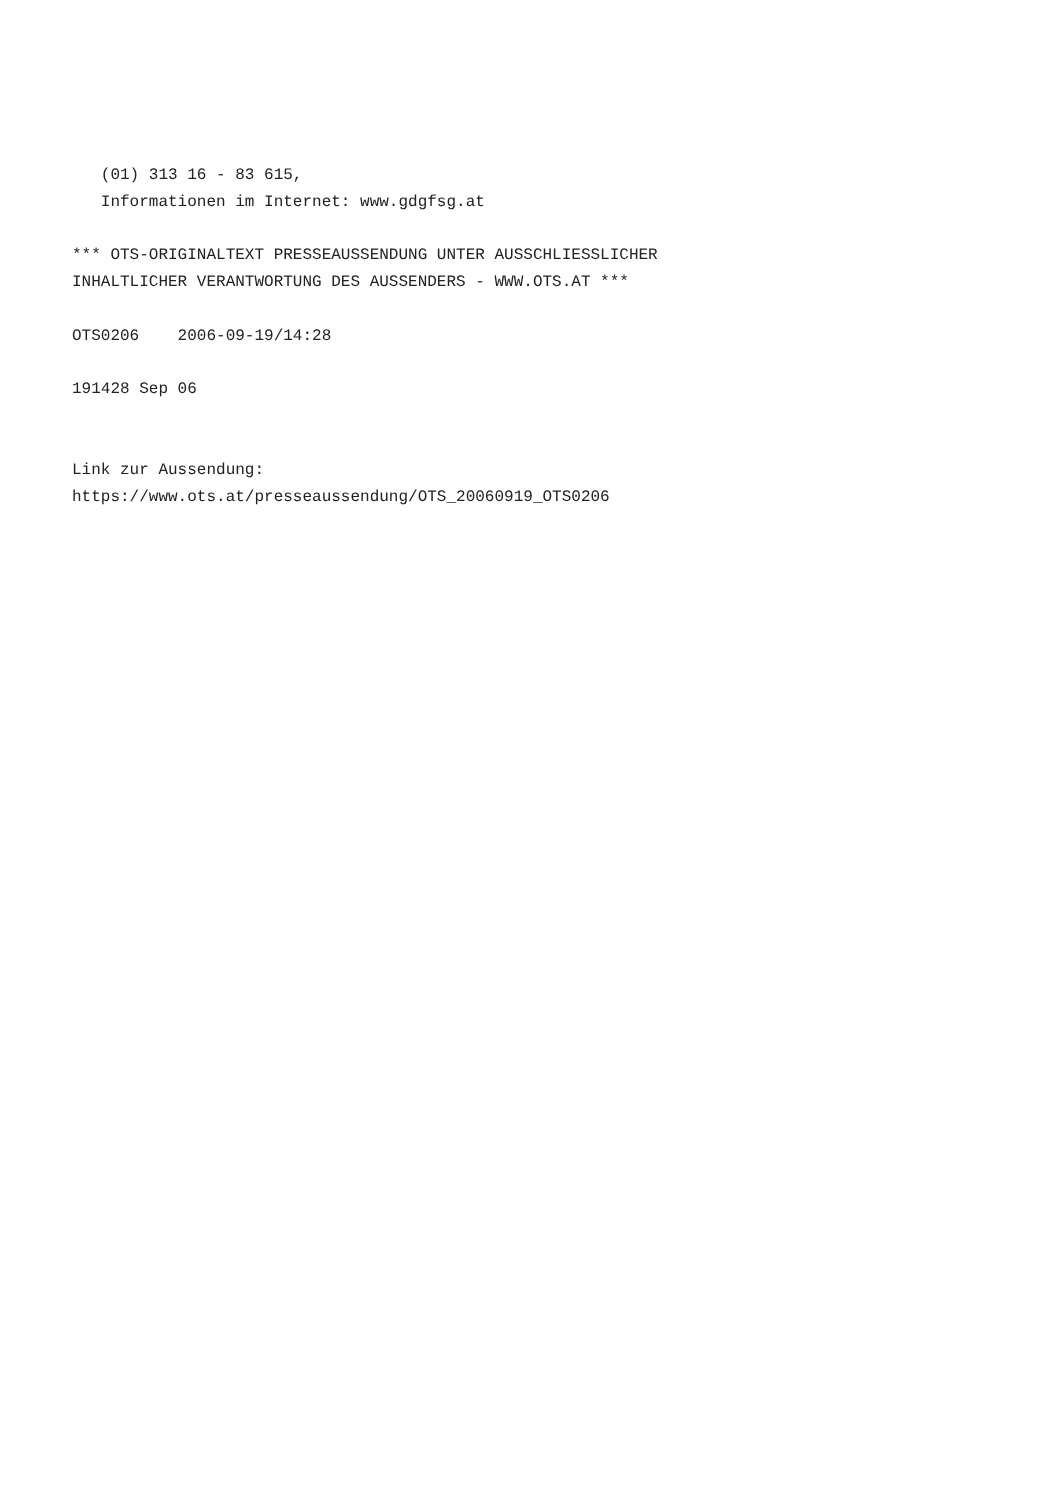(01) 313 16 - 83 615,
   Informationen im Internet: www.gdgfsg.at

*** OTS-ORIGINALTEXT PRESSEAUSSENDUNG UNTER AUSSCHLIESSLICHER
INHALTLICHER VERANTWORTUNG DES AUSSENDERS - WWW.OTS.AT ***

OTS0206    2006-09-19/14:28

191428 Sep 06


Link zur Aussendung:
https://www.ots.at/presseaussendung/OTS_20060919_OTS0206